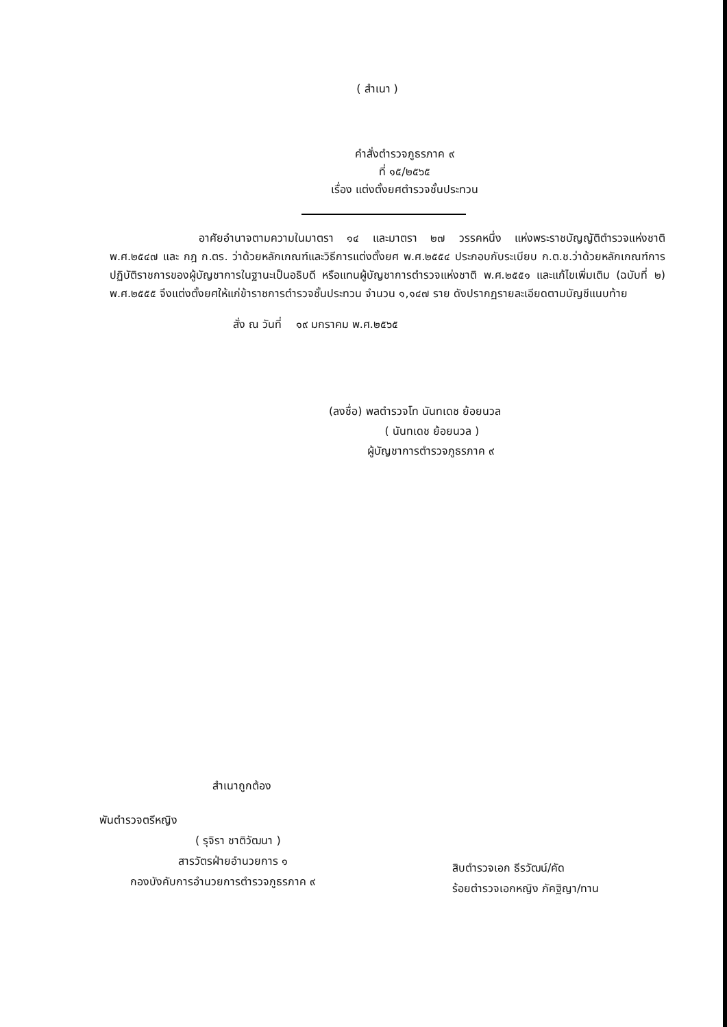( สำเนา )
คำสั่งตำรวจภูธรภาค ๙
ที่ ๑๕/๒๕๖๕
เรื่อง แต่งตั้งยศตำรวจชั้นประทวน
อาศัยอำนาจตามความในมาตรา ๑๔ และมาตรา ๒๗ วรรคหนึ่ง แห่งพระราชบัญญัติตำรวจแห่งชาติ พ.ศ.๒๕๔๗ และ กฎ ก.ตร. ว่าด้วยหลักเกณฑ์และวิธีการแต่งตั้งยศ พ.ศ.๒๕๕๔ ประกอบกับระเบียบ ก.ต.ช.ว่าด้วยหลักเกณฑ์การปฏิบัติราชการของผู้บัญชาการในฐานะเป็นอธิบดี หรือแทนผู้บัญชาการตำรวจแห่งชาติ พ.ศ.๒๕๕๑ และแก้ไขเพิ่มเติม (ฉบับที่ ๒) พ.ศ.๒๕๕๕ จึงแต่งตั้งยศให้แก่ข้าราชการตำรวจชั้นประทวน จำนวน ๑,๑๔๗ ราย ดังปรากฏรายละเอียดตามบัญชีแนบท้าย
สั่ง ณ วันที่ ๑๙ มกราคม พ.ศ.๒๕๖๕
(ลงชื่อ) พลตำรวจโท นันทเดช ย้อยนวล
( นันทเดช ย้อยนวล )
ผู้บัญชาการตำรวจภูธรภาค ๙
สำเนาถูกต้อง
พันตำรวจตรีหญิง
( รุจิรา ชาติวัฒนา )
สารวัตรฝ่ายอำนวยการ ๑
กองบังคับการอำนวยการตำรวจภูธรภาค ๙
สิบตำรวจเอก ธีรวัฒน์/คัด
ร้อยตำรวจเอกหญิง ภัคฐิญา/ทาน